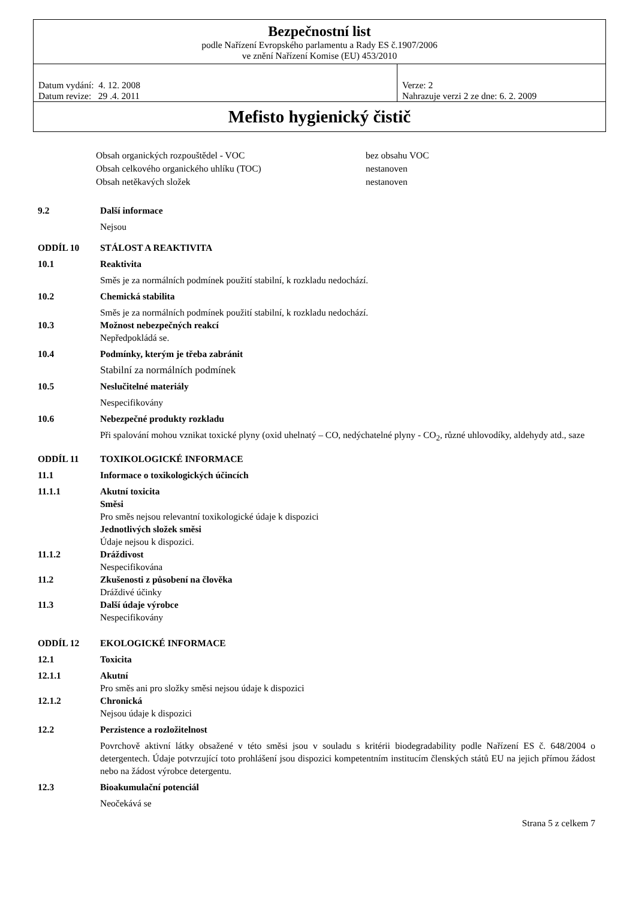| Bezpečnostní list podle Nařízení Evropského parlamentu a Rady ES č.1907/2006 ve znění Nařízení Komise (EU) 453/2010 | |
| Datum vydání: 4. 12. 2008 Datum revize: 29 .4. 2011 | Verze: 2 Nahrazuje verzi 2 ze dne: 6. 2. 2009 |
| Mefisto hygienický čistič | |
| Obsah organických rozpouštědel - VOC | bez obsahu VOC |
| Obsah celkového organického uhlíku (TOC) | nestanoven |
| Obsah netěkavých složek | nestanoven |
9.2 Další informace
Nejsou
ODDÍL 10 STÁLOST A REAKTIVITA
10.1 Reaktivita
Směs je za normálních podmínek použití stabilní, k rozkladu nedochází.
10.2 Chemická stabilita
Směs je za normálních podmínek použití stabilní, k rozkladu nedochází.
10.3 Možnost nebezpečných reakcí
Nepředpokládá se.
10.4 Podmínky, kterým je třeba zabránit
Stabilní za normálních podmínek
10.5 Neslučitelné materiály
Nespecifikovány
10.6 Nebezpečné produkty rozkladu
Při spalování mohou vznikat toxické plyny (oxid uhelnatý – CO, nedýchatelné plyny - CO<sub>2</sub>, různé uhlovodíky, aldehydy atd., saze
ODDÍL 11 TOXIKOLOGICKÉ INFORMACE
11.1 Informace o toxikologických účincích
11.1.1 Akutní toxicita
Směsi
Pro směs nejsou relevantní toxikologické údaje k dispozici
Jednotlivých složek směsi
Údaje nejsou k dispozici.
11.1.2 Dráždivost
Nespecifikována
11.2 Zkušenosti z působení na člověka
Dráždivé účinky
11.3 Další údaje výrobce
Nespecifikovány
ODDÍL 12 EKOLOGICKÉ INFORMACE
12.1 Toxicita
12.1.1 Akutní
Pro směs ani pro složky směsi nejsou údaje k dispozici
12.1.2 Chronická
Nejsou údaje k dispozici
12.2 Perzistence a rozložitelnost
Povrchově aktivní látky obsažené v této směsi jsou v souladu s kritérii biodegradability podle Nařízení ES č. 648/2004 o detergentech. Údaje potvrzující toto prohlášení jsou dispozici kompetentním institucím členských států EU na jejich přímou žádost nebo na žádost výrobce detergentu.
12.3 Bioakumulační potenciál
Neočekává se
Strana 5 z celkem 7